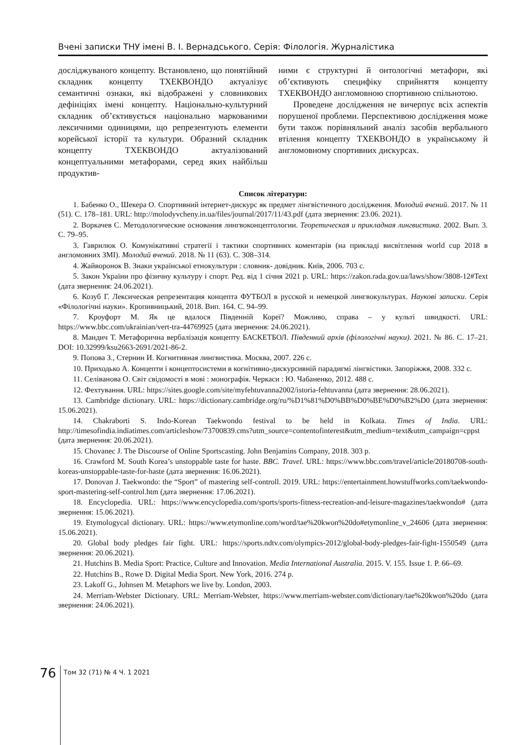Вчені записки ТНУ імені В. І. Вернадського. Серія: Філологія. Журналістика
досліджуваного концепту. Встановлено, що понятійний складник концепту ТХЕКВОНДО актуалізує семантичні ознаки, які відображені у словникових дефініціях імені концепту. Національно-культурний складник об’єктивується національно маркованими лексичними одиницями, що репрезентують елементи корейської історії та культури. Образний складник концепту ТХЕКВОНДО актуалізований концептуальними метафорами, серед яких найбільш продуктив-
ними є структурні й онтологічні метафори, які об’єктивують специфіку сприйняття концепту ТХЕКВОНДО англомовною спортивною спільнотою.
Проведене дослідження не вичерпує всіх аспектів порушеної проблеми. Перспективою дослідження може бути також порівняльний аналіз засобів вербального втілення концепту ТХЕКВОНДО в українському й англомовному спортивних дискурсах.
Список літератури:
1. Бабенко О., Шекера О. Спортивний інтернет-дискурс як предмет лінгвістичного дослідження. Молодий вчений. 2017. № 11 (51). С. 178–181. URL: http://molodyvcheny.in.ua/files/journal/2017/11/43.pdf (дата звернення: 23.06. 2021).
2. Воркачев С. Методологические основания лингвоконцептологии. Теоретическая и прикладная лингвистика. 2002. Вып. 3. С. 79–95.
3. Гаврилюк О. Комунікативні стратегії і тактики спортивних коментарів (на прикладі висвітлення world cup 2018 в англомовних ЗМІ). Молодий вчений. 2018. № 11 (63). С. 308–314.
4. Жайворонок В. Знаки української етнокультури : словник- довідник. Київ, 2006. 703 с.
5. Закон України про фізичну культуру і спорт. Ред. від 1 січня 2021 р. URL: https://zakon.rada.gov.ua/laws/show/3808-12#Text (дата звернення: 24.06.2021).
6. Козуб Г. Лексическая репрезентация концепта ФУТБОЛ в русской и немецкой лингвокультурах. Наукові записки. Серія «Філологічні науки». Кропивницький, 2018. Вип. 164. С. 94–99.
7. Кроуфорт М. Як це вдалося Південній Кореї? Можливо, справа – у культі швидкості. URL: https://www.bbc.com/ukrainian/vert-tra-44769925 (дата звернення: 24.06.2021).
8. Мандич Т. Метафорична вербалізація концепту БАСКЕТБОЛ. Південний архів (філологічні науки). 2021. № 86. С. 17–21. DOI: 10.32999/ksu2663-2691/2021-86-2.
9. Попова З., Стернин И. Когнитивная лингвистика. Москва, 2007. 226 с.
10. Приходько А. Концепти і концептосистеми в когнітивно-дискурсивній парадигмі лінгвістики. Запоріжжя, 2008. 332 с.
11. Селіванова О. Світ свідомості в мові : монографія. Черкаси : Ю. Чабаненко, 2012. 488 с.
12. Фехтування. URL: https://sites.google.com/site/myfehtuvanna2002/istoria-fehtuvanna (дата звернення: 28.06.2021).
13. Cambridge dictionary. URL: https://dictionary.cambridge.org/ru/%D1%81%D0%BB%D0%BE%D0%B2%D0 (дата звернення: 15.06.2021).
14. Chakraborti S. Indo-Korean Taekwondo festival to be held in Kolkata. Times of India. URL: http://timesofindia.indiatimes.com/articleshow/73700839.cms?utm_source=contentofinterest&utm_medium=text&utm_campaign=cppst (дата звернення: 20.06.2021).
15. Chovanec J. The Discourse of Online Sportscasting. John Benjamins Company, 2018. 303 p.
16. Crawford M. South Korea’s unstoppable taste for haste. BBC. Travel. URL: https://www.bbc.com/travel/article/20180708-south-koreas-unstoppable-taste-for-haste (дата звернення: 16.06.2021).
17. Donovan J. Taekwondo: the “Sport” of mastering self-controll. 2019. URL: https://entertainment.howstuffworks.com/taekwondo-sport-mastering-self-control.htm (дата звернення: 17.06.2021).
18. Encyclopedia. URL: https://www.encyclopedia.com/sports/sports-fitness-recreation-and-leisure-magazines/taekwondo# (дата звернення: 15.06.2021).
19. Etymologycal dictionary. URL: https://www.etymonline.com/word/tae%20kwon%20do#etymonline_v_24606 (дата звернення: 15.06.2021).
20. Global body pledges fair fight. URL: https://sports.ndtv.com/olympics-2012/global-body-pledges-fair-fight-1550549 (дата звернення: 20.06.2021).
21. Hutchins B. Media Sport: Practice, Culture and Innovation. Media International Australia. 2015. V. 155. Issue 1. P. 66–69.
22. Hutchins B., Rowe D. Digital Media Sport. New York, 2016. 274 p.
23. Lakoff G., Johnsen M. Metaphors we live by. London, 2003.
24. Merriam-Webster Dictionary. URL: Merriam-Webster, https://www.merriam-webster.com/dictionary/tae%20kwon%20do (дата звернення: 24.06.2021).
76 Том 32 (71) № 4 Ч. 1 2021